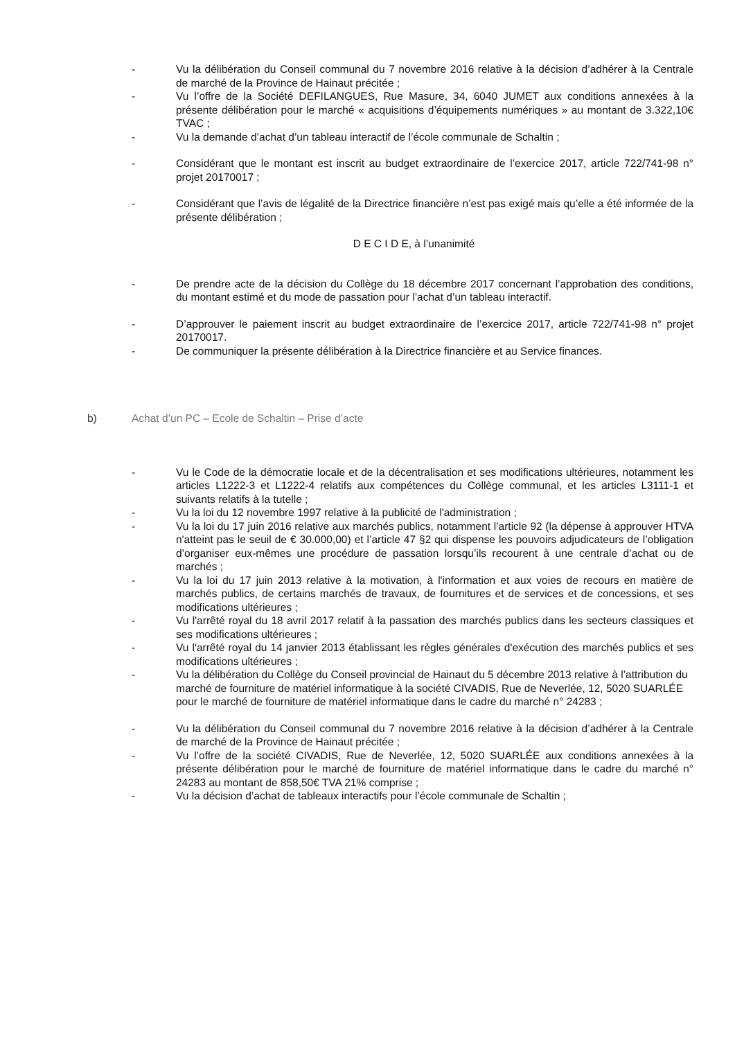- Vu la délibération du Conseil communal du 7 novembre 2016 relative à la décision d’adhérer à la Centrale de marché de la Province de Hainaut précitée ;
- Vu l’offre de la Société DEFILANGUES, Rue Masure, 34, 6040 JUMET aux conditions annexées à la présente délibération pour le marché « acquisitions d’équipements numériques » au montant de 3.322,10€ TVAC ;
- Vu la demande d’achat d’un tableau interactif de l’école communale de Schaltin ;
- Considérant que le montant est inscrit au budget extraordinaire de l’exercice 2017, article 722/741-98 n° projet 20170017 ;
- Considérant que l’avis de légalité de la Directrice financière n’est pas exigé mais qu’elle a été informée de la présente délibération ;
D E C I D E, à l’unanimité
- De prendre acte de la décision du Collège du 18 décembre 2017 concernant l’approbation des conditions, du montant estimé et du mode de passation pour l’achat d’un tableau interactif.
- D’approuver le paiement inscrit au budget extraordinaire de l’exercice 2017, article 722/741-98 n° projet 20170017.
- De communiquer la présente délibération à la Directrice financière et au Service finances.
b) Achat d’un PC – Ecole de Schaltin – Prise d’acte
- Vu le Code de la démocratie locale et de la décentralisation et ses modifications ultérieures, notamment les articles L1222-3 et L1222-4 relatifs aux compétences du Collège communal, et les articles L3111-1 et suivants relatifs à la tutelle ;
- Vu la loi du 12 novembre 1997 relative à la publicité de l'administration ;
- Vu la loi du 17 juin 2016 relative aux marchés publics, notamment l’article 92 (la dépense à approuver HTVA n'atteint pas le seuil de € 30.000,00) et l’article 47 §2 qui dispense les pouvoirs adjudicateurs de l’obligation d’organiser eux-mêmes une procédure de passation lorsqu’ils recourent à une centrale d’achat ou de marchés ;
- Vu la loi du 17 juin 2013 relative à la motivation, à l'information et aux voies de recours en matière de marchés publics, de certains marchés de travaux, de fournitures et de services et de concessions, et ses modifications ultérieures ;
- Vu l'arrêté royal du 18 avril 2017 relatif à la passation des marchés publics dans les secteurs classiques et ses modifications ultérieures ;
- Vu l'arrêté royal du 14 janvier 2013 établissant les règles générales d'exécution des marchés publics et ses modifications ultérieures ;
- Vu la délibération du Collège du Conseil provincial de Hainaut du 5 décembre 2013 relative à l’attribution du marché de fourniture de matériel informatique à la société CIVADIS, Rue de Neverlée, 12, 5020 SUARLÉE pour le marché de fourniture de matériel informatique dans le cadre du marché n° 24283 ;
- Vu la délibération du Conseil communal du 7 novembre 2016 relative à la décision d’adhérer à la Centrale de marché de la Province de Hainaut précitée ;
- Vu l’offre de la société CIVADIS, Rue de Neverlée, 12, 5020 SUARLÉE aux conditions annexées à la présente délibération pour le marché de fourniture de matériel informatique dans le cadre du marché n° 24283 au montant de 858,50€ TVA 21% comprise ;
- Vu la décision d’achat de tableaux interactifs pour l’école communale de Schaltin ;